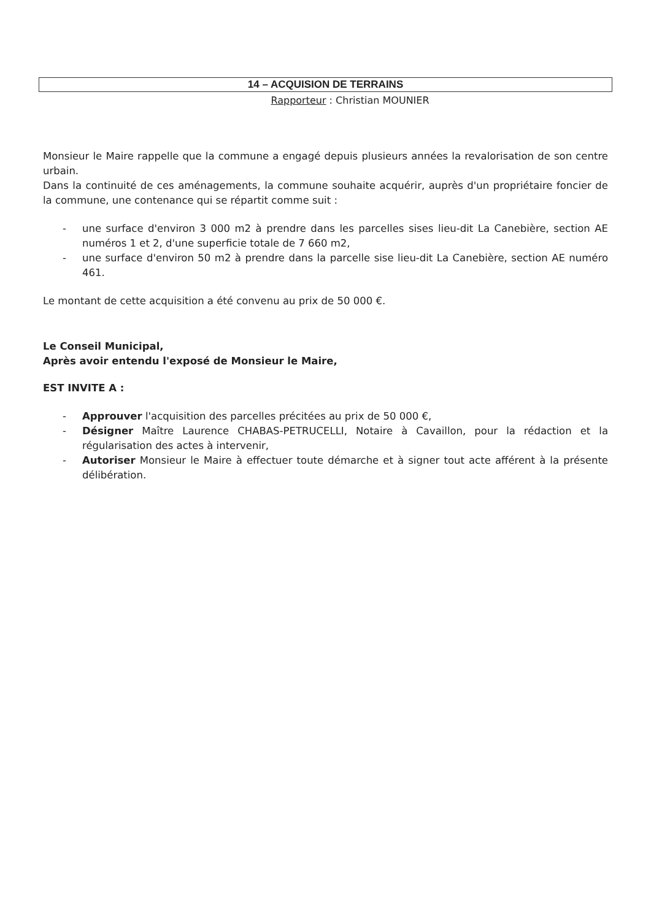14 – ACQUISION DE TERRAINS
Rapporteur : Christian MOUNIER
Monsieur le Maire rappelle que la commune a engagé depuis plusieurs années la revalorisation de son centre urbain.
Dans la continuité de ces aménagements, la commune souhaite acquérir, auprès d'un propriétaire foncier de la commune, une contenance qui se répartit comme suit :
- une surface d'environ 3 000 m2 à prendre dans les parcelles sises lieu-dit La Canebière, section AE numéros 1 et 2, d'une superficie totale de 7 660 m2,
- une surface d'environ 50 m2 à prendre dans la parcelle sise lieu-dit La Canebière, section AE numéro 461.
Le montant de cette acquisition a été convenu au prix de 50 000 €.
Le Conseil Municipal,
Après avoir entendu l'exposé de Monsieur le Maire,
EST INVITE A :
- Approuver l'acquisition des parcelles précitées au prix de 50 000 €,
- Désigner Maître Laurence CHABAS-PETRUCELLI, Notaire à Cavaillon, pour la rédaction et la régularisation des actes à intervenir,
- Autoriser Monsieur le Maire à effectuer toute démarche et à signer tout acte afférent à la présente délibération.